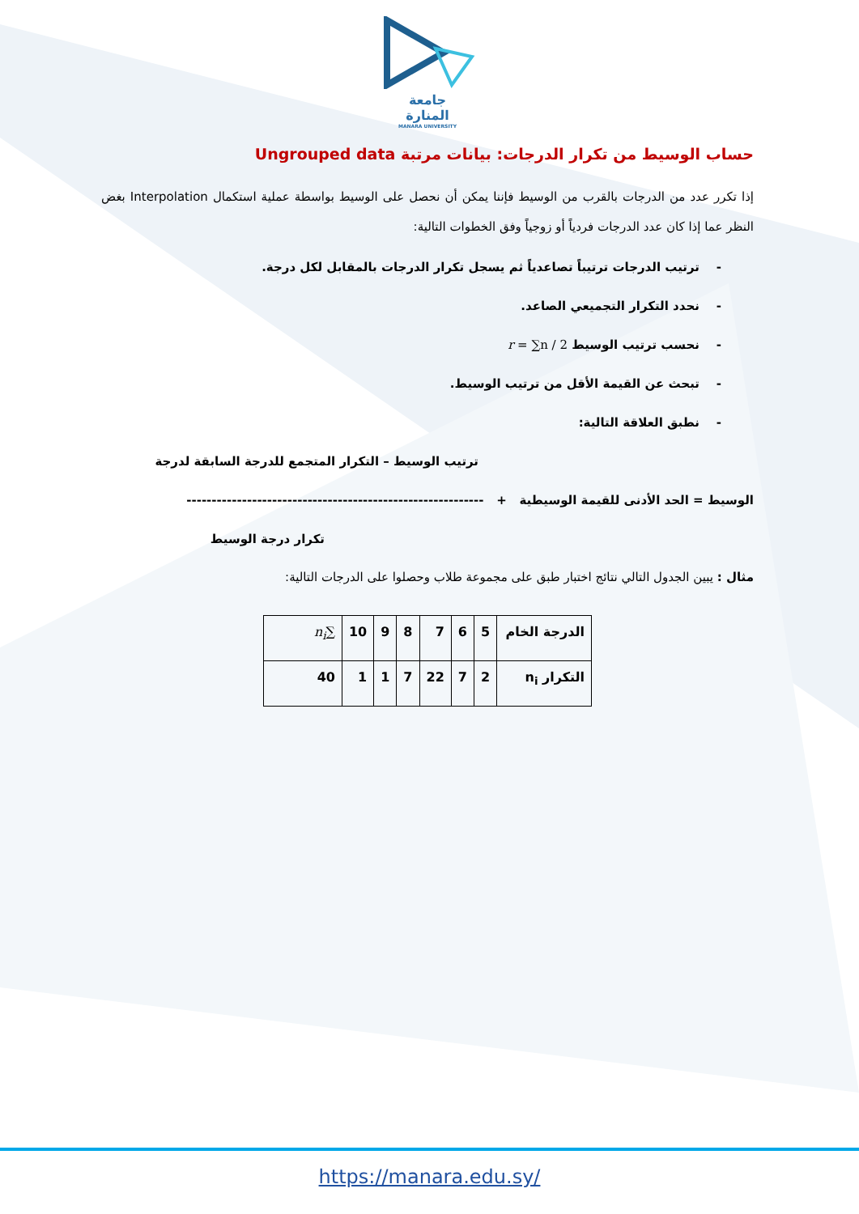جامعة
المنارة
MANARA UNIVERSITY
حساب الوسيط من تكرار الدرجات: بيانات مرتبة Ungrouped data
إذا تكرر عدد من الدرجات بالقرب من الوسيط فإننا يمكن أن نحصل على الوسيط بواسطة عملية استكمال Interpolation بغض النظر عما إذا كان عدد الدرجات فردياً أو زوجياً وفق الخطوات التالية:
- ترتيب الدرجات ترتيباً تصاعدياً ثم يسجل تكرار الدرجات بالمقابل لكل درجة.
- نحدد التكرار التجميعي الصاعد.
- نحسب ترتيب الوسيط r = ∑n / 2
- تبحث عن القيمة الأقل من ترتيب الوسيط.
- نطبق العلاقة التالية:
ترتيب الوسيط – التكرار المتجمع للدرجة السابقة لدرجة
الوسيط = الحد الأدنى للقيمة الوسيطية + -----------------------------------------------------------
تكرار درجة الوسيط
مثال : يبين الجدول التالي نتائج اختبار طبق على مجموعة طلاب وحصلوا على الدرجات التالية:
| الدرجة الخام | 5 | 6 | 7 | 8 | 9 | 10 | ∑ n<sub>i</sub> |
| التكرار n<sub>i</sub> | 2 | 7 | 22 | 7 | 1 | 1 | 40 |
https://manara.edu.sy/